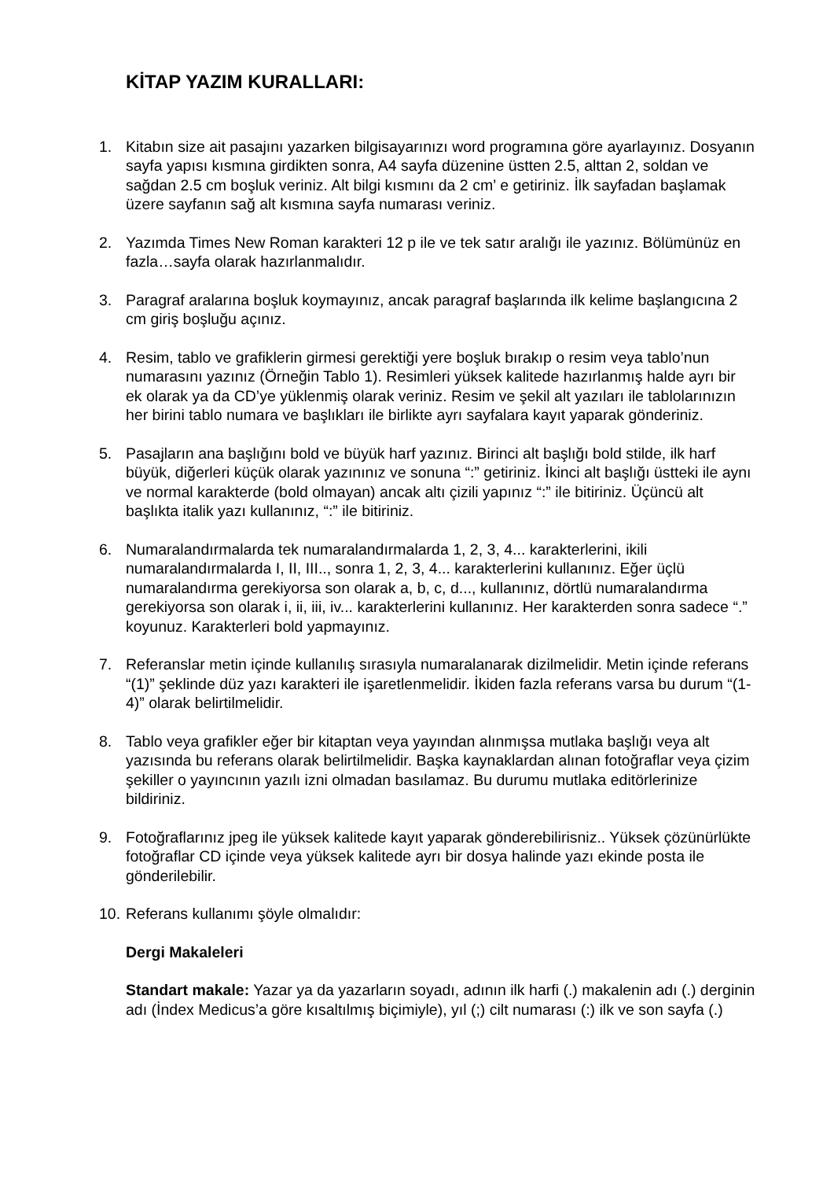KİTAP YAZIM KURALLARI:
1. Kitabın size ait pasajını yazarken bilgisayarınızı word programına göre ayarlayınız. Dosyanın sayfa yapısı kısmına girdikten sonra, A4 sayfa düzenine üstten 2.5, alttan 2, soldan ve sağdan 2.5 cm boşluk veriniz. Alt bilgi kısmını da 2 cm’ e getiriniz. İlk sayfadan başlamak üzere sayfanın sağ alt kısmına sayfa numarası veriniz.
2. Yazımda Times New Roman karakteri 12 p ile ve tek satır aralığı ile yazınız. Bölümünüz en fazla…sayfa olarak hazırlanmalıdır.
3. Paragraf aralarına boşluk koymayınız, ancak paragraf başlarında ilk kelime başlangıcına 2 cm giriş boşluğu açınız.
4. Resim, tablo ve grafiklerin girmesi gerektiği yere boşluk bırakıp o resim veya tablo’nun numarasını yazınız (Örneğin Tablo 1). Resimleri yüksek kalitede hazırlanmış halde ayrı bir ek olarak ya da CD’ye yüklenmiş olarak veriniz. Resim ve şekil alt yazıları ile tablolarınızın her birini tablo numara ve başlıkları ile birlikte ayrı sayfalara kayıt yaparak gönderiniz.
5. Pasajların ana başlığını bold ve büyük harf yazınız. Birinci alt başlığı bold stilde, ilk harf büyük, diğerleri küçük olarak yazınınız ve sonuna “:” getiriniz. İkinci alt başlığı üstteki ile aynı ve normal karakterde (bold olmayan) ancak altı çizili yapınız “:” ile bitiriniz. Üçüncü alt başlıkta italik yazı kullanınız, “:” ile bitiriniz.
6. Numaralandırmalarda tek numaralandırmalarda 1, 2, 3, 4... karakterlerini, ikili numaralandırmalarda I, II, III.., sonra 1, 2, 3, 4... karakterlerini kullanınız. Eğer üçlü numaralandırma gerekiyorsa son olarak a, b, c, d..., kullanınız, dörtlü numaralandırma gerekiyorsa son olarak i, ii, iii, iv... karakterlerini kullanınız. Her karakterden sonra sadece “.” koyunuz. Karakterleri bold yapmayınız.
7. Referanslar metin içinde kullanılış sırasıyla numaralanarak dizilmelidir. Metin içinde referans “(1)” şeklinde düz yazı karakteri ile işaretlenmelidir. İkiden fazla referans varsa bu durum “(1-4)” olarak belirtilmelidir.
8. Tablo veya grafikler eğer bir kitaptan veya yayından alınmışsa mutlaka başlığı veya alt yazısında bu referans olarak belirtilmelidir. Başka kaynaklardan alınan fotoğraflar veya çizim şekiller o yayıncının yazılı izni olmadan basılamaz. Bu durumu mutlaka editörlerinize bildiriniz.
9. Fotoğraflarınız jpeg ile yüksek kalitede kayıt yaparak gönderebilirisniz.. Yüksek çözünürlükte fotoğraflar CD içinde veya yüksek kalitede ayrı bir dosya halinde yazı ekinde posta ile gönderilebilir.
10.
Referans kullanımı şöyle olmalıdır:
Dergi Makaleleri
Standart makale: Yazar ya da yazarların soyadı, adının ilk harfi (.) makalenin adı (.) derginin adı (İndex Medicus’a göre kısaltılmış biçimiyle), yıl (;) cilt numarası (:) ilk ve son sayfa (.)